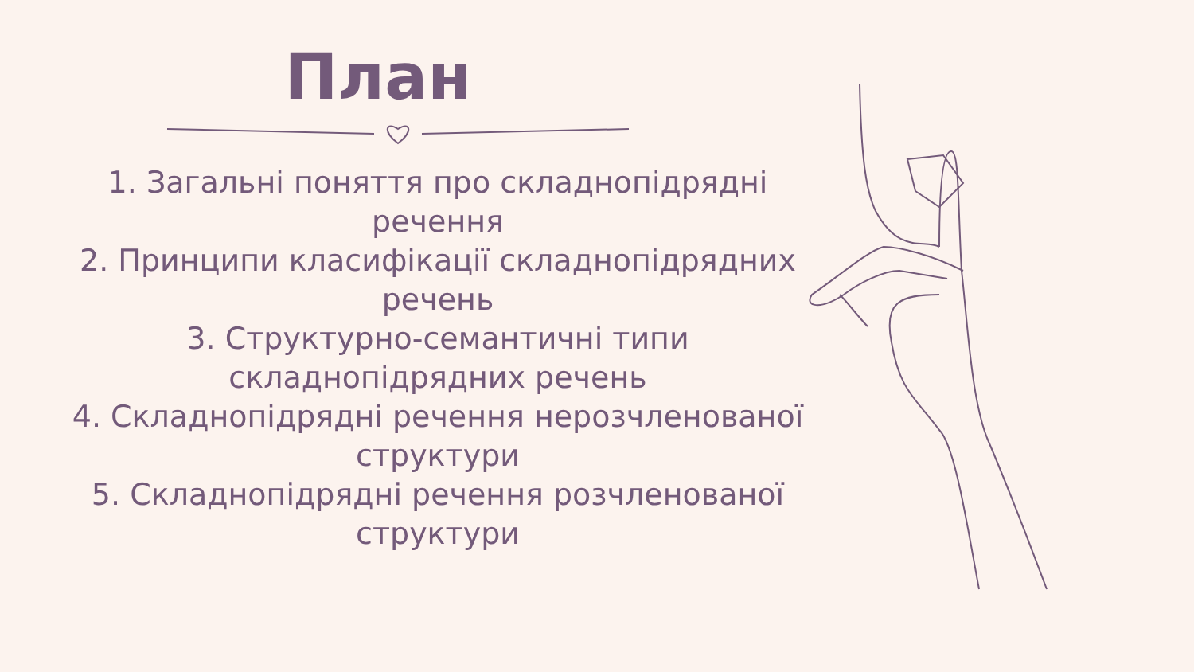План
1. Загальні поняття про складнопідрядні речення
2. Принципи класифікації складнопідрядних речень
3. Структурно-семантичні типи складнопідрядних речень
4. Складнопідрядні речення нерозчленованої структури
5. Складнопідрядні речення розчленованої структури